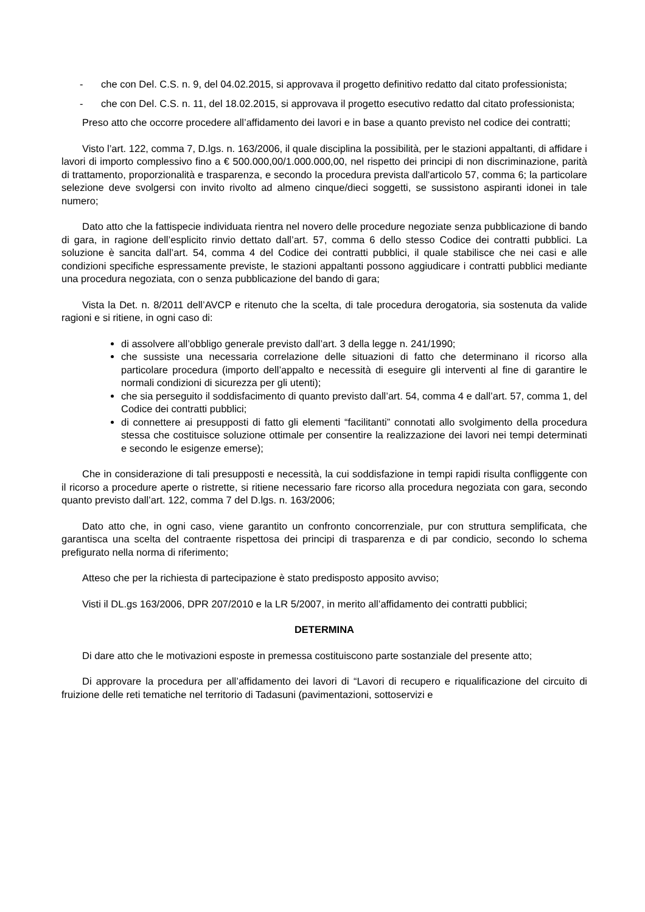- che con Del. C.S. n. 9, del 04.02.2015, si approvava il progetto definitivo redatto dal citato professionista;
- che con Del. C.S. n. 11, del 18.02.2015, si approvava il progetto esecutivo redatto dal citato professionista;
Preso atto che occorre procedere all’affidamento dei lavori e in base a quanto previsto nel codice dei contratti;
Visto l’art. 122, comma 7, D.lgs. n. 163/2006, il quale disciplina la possibilità, per le stazioni appaltanti, di affidare i lavori di importo complessivo fino a € 500.000,00/1.000.000,00, nel rispetto dei principi di non discriminazione, parità di trattamento, proporzionalità e trasparenza, e secondo la procedura prevista dall'articolo 57, comma 6; la particolare selezione deve svolgersi con invito rivolto ad almeno cinque/dieci soggetti, se sussistono aspiranti idonei in tale numero;
Dato atto che la fattispecie individuata rientra nel novero delle procedure negoziate senza pubblicazione di bando di gara, in ragione dell’esplicito rinvio dettato dall’art. 57, comma 6 dello stesso Codice dei contratti pubblici. La soluzione è sancita dall’art. 54, comma 4 del Codice dei contratti pubblici, il quale stabilisce che nei casi e alle condizioni specifiche espressamente previste, le stazioni appaltanti possono aggiudicare i contratti pubblici mediante una procedura negoziata, con o senza pubblicazione del bando di gara;
Vista la Det. n. 8/2011 dell’AVCP e ritenuto che la scelta, di tale procedura derogatoria, sia sostenuta da valide ragioni e si ritiene, in ogni caso di:
di assolvere all’obbligo generale previsto dall’art. 3 della legge n. 241/1990;
che sussiste una necessaria correlazione delle situazioni di fatto che determinano il ricorso alla particolare procedura (importo dell’appalto e necessità di eseguire gli interventi al fine di garantire le normali condizioni di sicurezza per gli utenti);
che sia perseguito il soddisfacimento di quanto previsto dall’art. 54, comma 4 e dall’art. 57, comma 1, del Codice dei contratti pubblici;
di connettere ai presupposti di fatto gli elementi “facilitanti” connotati allo svolgimento della procedura stessa che costituisce soluzione ottimale per consentire la realizzazione dei lavori nei tempi determinati e secondo le esigenze emerse);
Che in considerazione di tali presupposti e necessità, la cui soddisfazione in tempi rapidi risulta confliggente con il ricorso a procedure aperte o ristrette, si ritiene necessario fare ricorso alla procedura negoziata con gara, secondo quanto previsto dall’art. 122, comma 7 del D.lgs. n. 163/2006;
Dato atto che, in ogni caso, viene garantito un confronto concorrenziale, pur con struttura semplificata, che garantisca una scelta del contraente rispettosa dei principi di trasparenza e di par condicio, secondo lo schema prefigurato nella norma di riferimento;
Atteso che per la richiesta di partecipazione è stato predisposto apposito avviso;
Visti il DL.gs 163/2006, DPR 207/2010 e la LR 5/2007, in merito all’affidamento dei contratti pubblici;
DETERMINA
Di dare atto che le motivazioni esposte in premessa costituiscono parte sostanziale del presente atto;
Di approvare la procedura per all’affidamento dei lavori di “Lavori di recupero e riqualificazione del circuito di fruizione delle reti tematiche nel territorio di Tadasuni (pavimentazioni, sottoservizi e